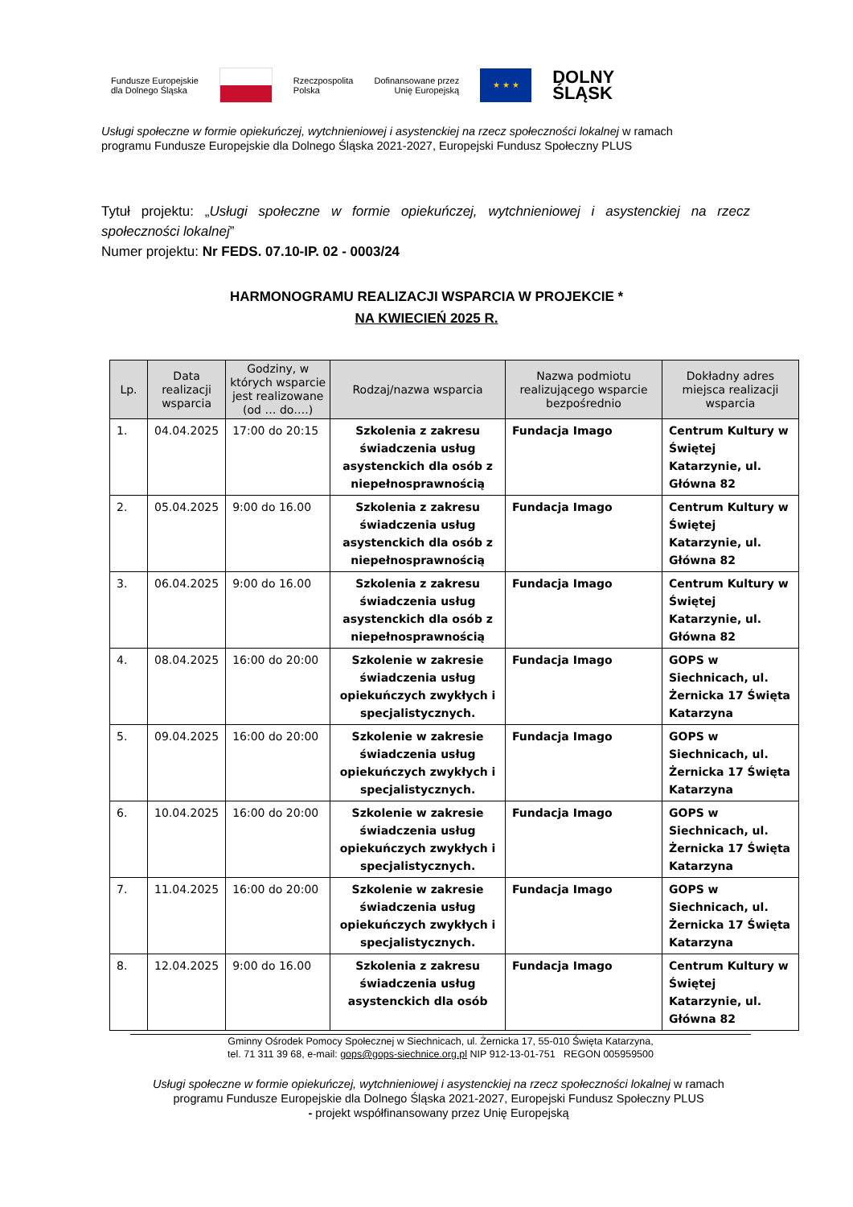Fundusze Europejskie
dla Dolnego Śląska
Rzeczpospolita
Polska
Dofinansowane przez
Unię Europejską
★ ★ ★
DOLNY
ŚLĄSK
Usługi społeczne w formie opiekuńczej, wytchnieniowej i asystenckiej na rzecz społeczności lokalnej w ramach
programu Fundusze Europejskie dla Dolnego Śląska 2021-2027, Europejski Fundusz Społeczny PLUS
Tytuł projektu: „Usługi społeczne w formie opiekuńczej, wytchnieniowej i asystenckiej na rzecz społeczności lokalnej”
Numer projektu: Nr FEDS. 07.10-IP. 02 - 0003/24
HARMONOGRAMU REALIZACJI WSPARCIA W PROJEKCIE *
NA KWIECIEŃ 2025 R.
| Lp. | Data realizacji wsparcia | Godziny, w których wsparcie jest realizowane (od … do….) | Rodzaj/nazwa wsparcia | Nazwa podmiotu realizującego wsparcie bezpośrednio | Dokładny adres miejsca realizacji wsparcia |
| --- | --- | --- | --- | --- | --- |
| 1. | 04.04.2025 | 17:00 do 20:15 | Szkolenia z zakresu świadczenia usług asystenckich dla osób z niepełnosprawnością | Fundacja Imago | Centrum Kultury w Świętej Katarzynie, ul. Główna 82 |
| 2. | 05.04.2025 | 9:00 do 16.00 | Szkolenia z zakresu świadczenia usług asystenckich dla osób z niepełnosprawnością | Fundacja Imago | Centrum Kultury w Świętej Katarzynie, ul. Główna 82 |
| 3. | 06.04.2025 | 9:00 do 16.00 | Szkolenia z zakresu świadczenia usług asystenckich dla osób z niepełnosprawnością | Fundacja Imago | Centrum Kultury w Świętej Katarzynie, ul. Główna 82 |
| 4. | 08.04.2025 | 16:00 do 20:00 | Szkolenie w zakresie świadczenia usług opiekuńczych zwykłych i specjalistycznych. | Fundacja Imago | GOPS w Siechnicach, ul. Żernicka 17 Święta Katarzyna |
| 5. | 09.04.2025 | 16:00 do 20:00 | Szkolenie w zakresie świadczenia usług opiekuńczych zwykłych i specjalistycznych. | Fundacja Imago | GOPS w Siechnicach, ul. Żernicka 17 Święta Katarzyna |
| 6. | 10.04.2025 | 16:00 do 20:00 | Szkolenie w zakresie świadczenia usług opiekuńczych zwykłych i specjalistycznych. | Fundacja Imago | GOPS w Siechnicach, ul. Żernicka 17 Święta Katarzyna |
| 7. | 11.04.2025 | 16:00 do 20:00 | Szkolenie w zakresie świadczenia usług opiekuńczych zwykłych i specjalistycznych. | Fundacja Imago | GOPS w Siechnicach, ul. Żernicka 17 Święta Katarzyna |
| 8. | 12.04.2025 | 9:00 do 16.00 | Szkolenia z zakresu świadczenia usług asystenckich dla osób | Fundacja Imago | Centrum Kultury w Świętej Katarzynie, ul. Główna 82 |
Gminny Ośrodek Pomocy Społecznej w Siechnicach, ul. Żernicka 17, 55-010 Święta Katarzyna,
tel. 71 311 39 68, e-mail: gops@gops-siechnice.org.pl NIP 912-13-01-751 REGON 005959500
Usługi społeczne w formie opiekuńczej, wytchnieniowej i asystenckiej na rzecz społeczności lokalnej w ramach
programu Fundusze Europejskie dla Dolnego Śląska 2021-2027, Europejski Fundusz Społeczny PLUS
- projekt współfinansowany przez Unię Europejską